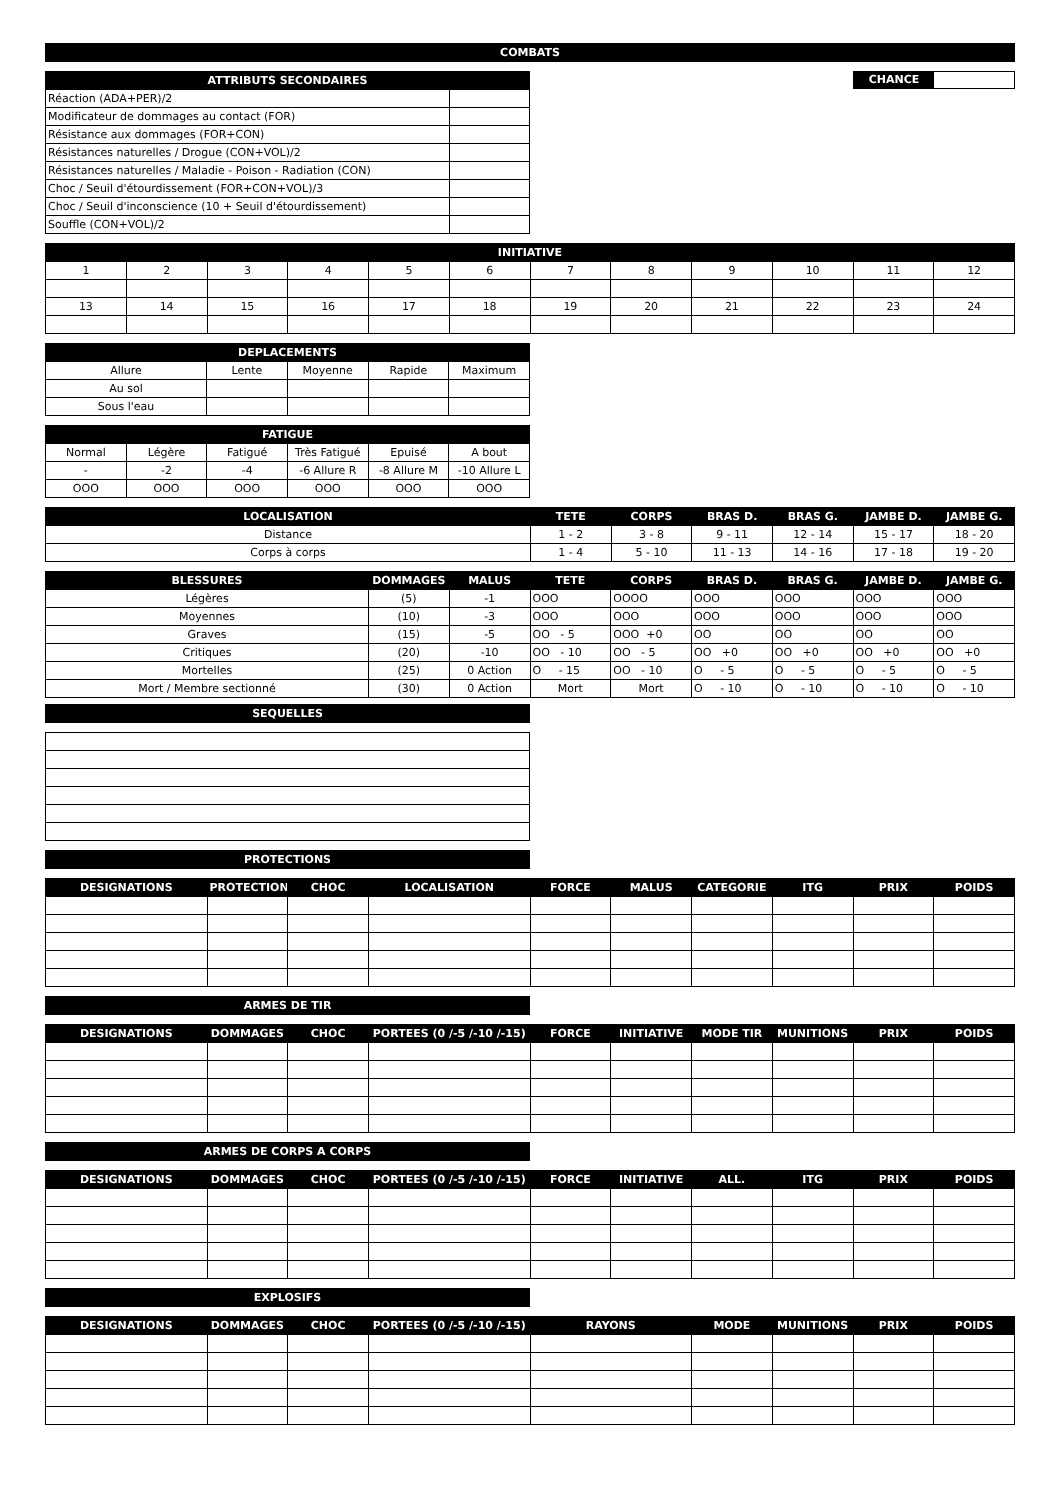COMBATS
| ATTRIBUTS SECONDAIRES | |
| --- | --- |
| Réaction (ADA+PER)/2 | |
| Modificateur de dommages au contact (FOR) | |
| Résistance aux dommages (FOR+CON) | |
| Résistances naturelles / Drogue (CON+VOL)/2 | |
| Résistances naturelles / Maladie - Poison - Radiation (CON) | |
| Choc / Seuil d'étourdissement (FOR+CON+VOL)/3 | |
| Choc / Seuil d'inconscience (10 + Seuil d'étourdissement) | |
| Souffle (CON+VOL)/2 | |
CHANCE
| INITIATIVE | | | | | | | | | | | |
| --- | --- | --- | --- | --- | --- | --- | --- | --- | --- | --- | --- |
| 1 | 2 | 3 | 4 | 5 | 6 | 7 | 8 | 9 | 10 | 11 | 12 |
| 13 | 14 | 15 | 16 | 17 | 18 | 19 | 20 | 21 | 22 | 23 | 24 |
| DEPLACEMENTS | | | | |
| --- | --- | --- | --- | --- |
| Allure | Lente | Moyenne | Rapide | Maximum |
| Au sol | | | | |
| Sous l'eau | | | | |
| FATIGUE | | | | | |
| --- | --- | --- | --- | --- | --- |
| Normal | Légère | Fatigué | Très Fatigué | Epuisé | A bout |
| - | -2 | -4 | -6 Allure R | -8 Allure M | -10 Allure L |
| OOO | OOO | OOO | OOO | OOO | OOO |
| LOCALISATION | TETE | CORPS | BRAS D. | BRAS G. | JAMBE D. | JAMBE G. |
| --- | --- | --- | --- | --- | --- | --- |
| Distance | 1 - 2 | 3 - 8 | 9 - 11 | 12 - 14 | 15 - 17 | 18 - 20 |
| Corps à corps | 1 - 4 | 5 - 10 | 11 - 13 | 14 - 16 | 17 - 18 | 19 - 20 |
| BLESSURES | DOMMAGES | MALUS | TETE | CORPS | BRAS D. | BRAS G. | JAMBE D. | JAMBE G. |
| --- | --- | --- | --- | --- | --- | --- | --- | --- |
| Légères | (5) | -1 | OOO | OOOO | OOO | OOO | OOO | OOO |
| Moyennes | (10) | -3 | OOO | OOO | OOO | OOO | OOO | OOO |
| Graves | (15) | -5 | OO - 5 | OOO +0 | OO | OO | OO | OO |
| Critiques | (20) | -10 | OO - 10 | OO - 5 | OO +0 | OO +0 | OO +0 | OO +0 |
| Mortelles | (25) | 0 Action | O - 15 | OO - 10 | O - 5 | O - 5 | O - 5 | O - 5 |
| Mort / Membre sectionné | (30) | 0 Action | Mort | Mort | O - 10 | O - 10 | O - 10 | O - 10 |
SEQUELLES
PROTECTIONS
| DESIGNATIONS | PROTECTION | CHOC | LOCALISATION | FORCE | MALUS | CATEGORIE | ITG | PRIX | POIDS |
| --- | --- | --- | --- | --- | --- | --- | --- | --- | --- |
ARMES DE TIR
| DESIGNATIONS | DOMMAGES | CHOC | PORTEES (0 /-5 /-10 /-15) | FORCE | INITIATIVE | MODE TIR | MUNITIONS | PRIX | POIDS |
| --- | --- | --- | --- | --- | --- | --- | --- | --- | --- |
ARMES DE CORPS A CORPS
| DESIGNATIONS | DOMMAGES | CHOC | PORTEES (0 /-5 /-10 /-15) | FORCE | INITIATIVE | ALL. | ITG | PRIX | POIDS |
| --- | --- | --- | --- | --- | --- | --- | --- | --- | --- |
EXPLOSIFS
| DESIGNATIONS | DOMMAGES | CHOC | PORTEES (0 /-5 /-10 /-15) | RAYONS | MODE | MUNITIONS | PRIX | POIDS |
| --- | --- | --- | --- | --- | --- | --- | --- | --- |